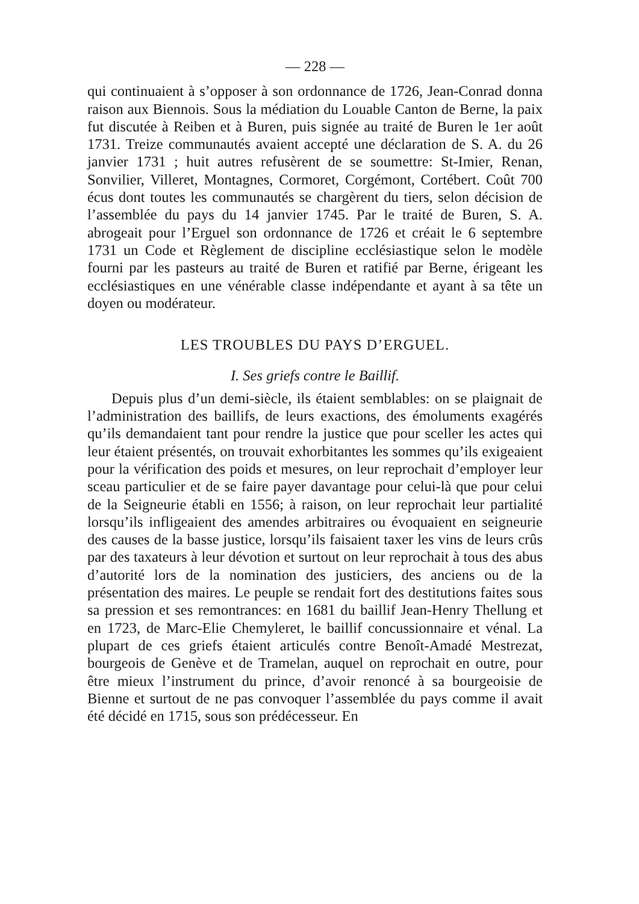— 228 —
qui continuaient à s’opposer à son ordonnance de 1726, Jean-Conrad donna raison aux Biennois. Sous la médiation du Louable Canton de Berne, la paix fut discutée à Reiben et à Buren, puis signée au traité de Buren le 1er août 1731. Treize communautés avaient accepté une déclaration de S. A. du 26 janvier 1731 ; huit autres refusèrent de se soumettre: St-Imier, Renan, Sonvilier, Villeret, Montagnes, Cormoret, Corgémont, Cortébert. Coût 700 écus dont toutes les communautés se chargèrent du tiers, selon décision de l’assemblée du pays du 14 janvier 1745. Par le traité de Buren, S. A. abrogeait pour l’Erguel son ordonnance de 1726 et créait le 6 septembre 1731 un Code et Règlement de discipline ecclésiastique selon le modèle fourni par les pasteurs au traité de Buren et ratifié par Berne, érigeant les ecclésiastiques en une vénérable classe indépendante et ayant à sa tête un doyen ou modérateur.
LES TROUBLES DU PAYS D’ERGUEL.
I. Ses griefs contre le Baillif.
Depuis plus d’un demi-siècle, ils étaient semblables: on se plaignait de l’administration des baillifs, de leurs exactions, des émoluments exagérés qu’ils demandaient tant pour rendre la justice que pour sceller les actes qui leur étaient présentés, on trouvait exhorbitantes les sommes qu’ils exigeaient pour la vérification des poids et mesures, on leur reprochait d’employer leur sceau particulier et de se faire payer davantage pour celui-là que pour celui de la Seigneurie établi en 1556; à raison, on leur reprochait leur partialité lorsqu’ils infligeaient des amendes arbitraires ou évoquaient en seigneurie des causes de la basse justice, lorsqu’ils faisaient taxer les vins de leurs crûs par des taxateurs à leur dévotion et surtout on leur reprochait à tous des abus d’autorité lors de la nomination des justiciers, des anciens ou de la présentation des maires. Le peuple se rendait fort des destitutions faites sous sa pression et ses remontrances: en 1681 du baillif Jean-Henry Thellung et en 1723, de Marc-Elie Chemyleret, le baillif concussionnaire et vénal. La plupart de ces griefs étaient articulés contre Benoît-Amadé Mestrezat, bourgeois de Genève et de Tramelan, auquel on reprochait en outre, pour être mieux l’instrument du prince, d’avoir renoncé à sa bourgeoisie de Bienne et surtout de ne pas convoquer l’assemblée du pays comme il avait été décidé en 1715, sous son prédécesseur. En